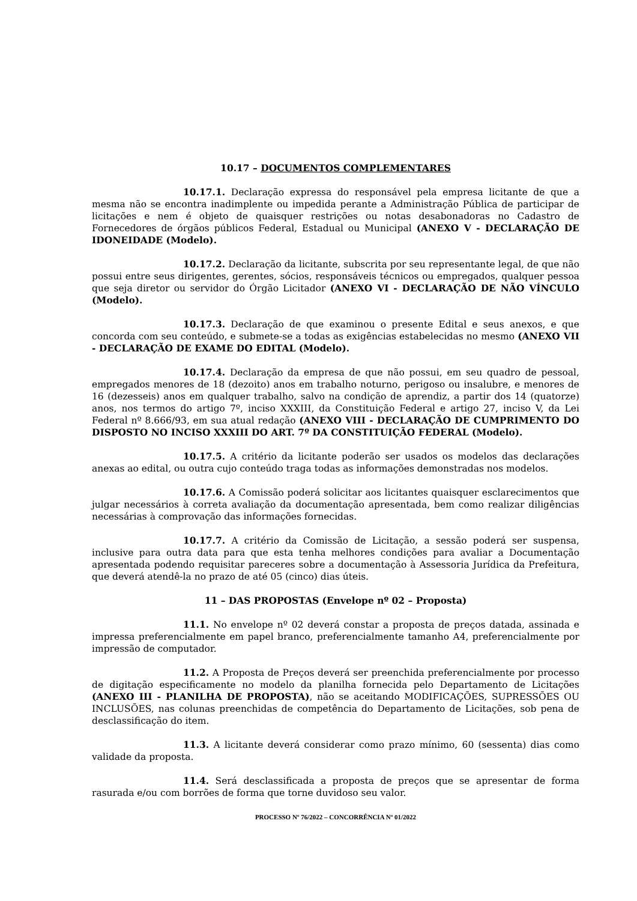10.17 – DOCUMENTOS COMPLEMENTARES
10.17.1. Declaração expressa do responsável pela empresa licitante de que a mesma não se encontra inadimplente ou impedida perante a Administração Pública de participar de licitações e nem é objeto de quaisquer restrições ou notas desabonadoras no Cadastro de Fornecedores de órgãos públicos Federal, Estadual ou Municipal (ANEXO V - DECLARAÇÃO DE IDONEIDADE (Modelo).
10.17.2. Declaração da licitante, subscrita por seu representante legal, de que não possui entre seus dirigentes, gerentes, sócios, responsáveis técnicos ou empregados, qualquer pessoa que seja diretor ou servidor do Órgão Licitador (ANEXO VI - DECLARAÇÃO DE NÃO VÍNCULO (Modelo).
10.17.3. Declaração de que examinou o presente Edital e seus anexos, e que concorda com seu conteúdo, e submete-se a todas as exigências estabelecidas no mesmo (ANEXO VII - DECLARAÇÃO DE EXAME DO EDITAL (Modelo).
10.17.4. Declaração da empresa de que não possui, em seu quadro de pessoal, empregados menores de 18 (dezoito) anos em trabalho noturno, perigoso ou insalubre, e menores de 16 (dezesseis) anos em qualquer trabalho, salvo na condição de aprendiz, a partir dos 14 (quatorze) anos, nos termos do artigo 7º, inciso XXXIII, da Constituição Federal e artigo 27, inciso V, da Lei Federal nº 8.666/93, em sua atual redação (ANEXO VIII - DECLARAÇÃO DE CUMPRIMENTO DO DISPOSTO NO INCISO XXXIII DO ART. 7º DA CONSTITUIÇÃO FEDERAL (Modelo).
10.17.5. A critério da licitante poderão ser usados os modelos das declarações anexas ao edital, ou outra cujo conteúdo traga todas as informações demonstradas nos modelos.
10.17.6. A Comissão poderá solicitar aos licitantes quaisquer esclarecimentos que julgar necessários à correta avaliação da documentação apresentada, bem como realizar diligências necessárias à comprovação das informações fornecidas.
10.17.7. A critério da Comissão de Licitação, a sessão poderá ser suspensa, inclusive para outra data para que esta tenha melhores condições para avaliar a Documentação apresentada podendo requisitar pareceres sobre a documentação à Assessoria Jurídica da Prefeitura, que deverá atendê-la no prazo de até 05 (cinco) dias úteis.
11 – DAS PROPOSTAS (Envelope nº 02 – Proposta)
11.1. No envelope nº 02 deverá constar a proposta de preços datada, assinada e impressa preferencialmente em papel branco, preferencialmente tamanho A4, preferencialmente por impressão de computador.
11.2. A Proposta de Preços deverá ser preenchida preferencialmente por processo de digitação especificamente no modelo da planilha fornecida pelo Departamento de Licitações (ANEXO III - PLANILHA DE PROPOSTA), não se aceitando MODIFICAÇÕES, SUPRESSÕES OU INCLUSÕES, nas colunas preenchidas de competência do Departamento de Licitações, sob pena de desclassificação do item.
11.3. A licitante deverá considerar como prazo mínimo, 60 (sessenta) dias como validade da proposta.
11.4. Será desclassificada a proposta de preços que se apresentar de forma rasurada e/ou com borrões de forma que torne duvidoso seu valor.
PROCESSO Nº 76/2022 – CONCORRÊNCIA Nº 01/2022